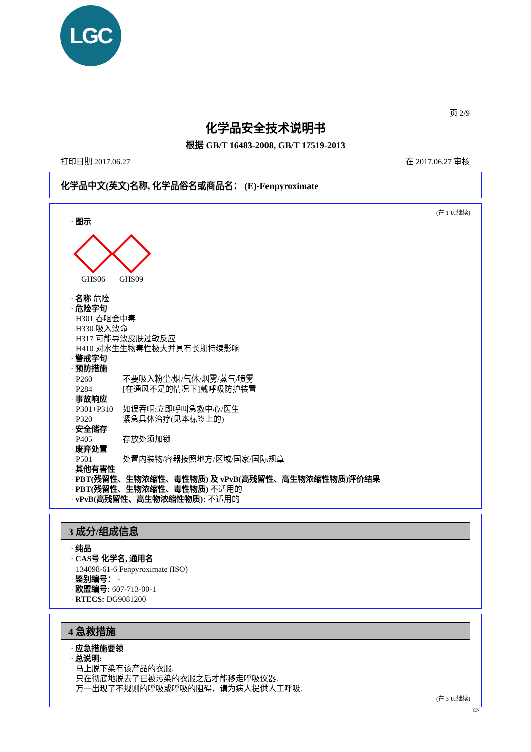LGC
页 2/9
化学品安全技术说明书
根据 GB/T 16483-2008, GB/T 17519-2013
打印日期 2017.06.27 在 2017.06.27 审核
化学品中文(英文)名称, 化学品俗名或商品名： (E)-Fenpyroximate
(在 1 页继续)
· 图示
GHS06 GHS09
· 名称 危险
· 危险字句
H301 吞咽会中毒
H330 吸入致命
H317 可能导致皮肤过敏反应
H410 对水生生物毒性极大并具有长期持续影响
· 警戒字句
· 预防措施
P260 不要吸入粉尘/烟/气体/烟雾/蒸气/喷雾
P284 [在通风不足的情况下]戴呼吸防护装置
· 事故响应
P301+P310 如误吞咽:立即呼叫急救中心/医生
P320 紧急具体治疗(见本标签上的)
· 安全储存
P405 存放处须加锁
· 废弃处置
P501 处置内装物/容器按照地方/区域/国家/国际规章
· 其他有害性
· PBT(残留性、生物浓缩性、毒性物质) 及 vPvB(高残留性、高生物浓缩性物质)评价结果
· PBT(残留性、生物浓缩性、毒性物质) 不适用的
· vPvB(高残留性、高生物浓缩性物质): 不适用的
3 成分/组成信息
· 纯品
· CAS号 化学名, 通用名
134098-61-6 Fenpyroximate (ISO)
· 鉴别编号： -
· 欧盟编号: 607-713-00-1
· RTECS: DG9081200
4 急救措施
· 应急措施要领
· 总说明:
马上脱下染有该产品的衣服.
只在彻底地脱去了已被污染的衣服之后才能移走呼吸仪器.
万一出现了不规则的呼吸或呼吸的阻碍，请为病人提供人工呼吸.
(在 3 页继续)
CN